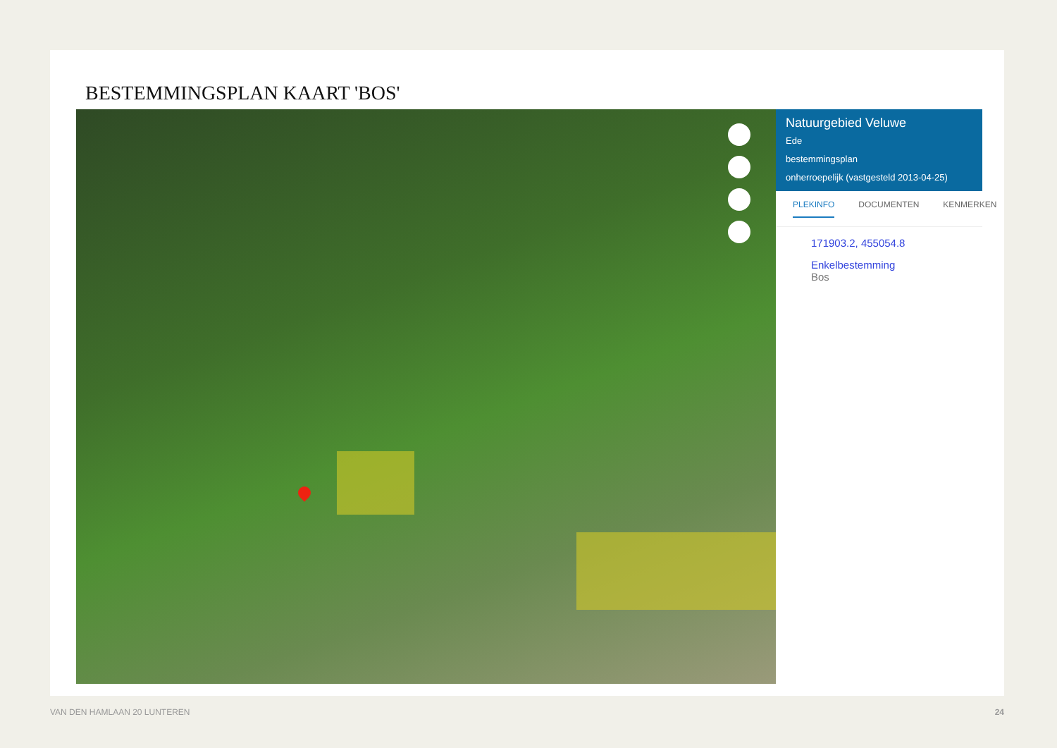BESTEMMINGSPLAN KAART 'BOS'
Natuurgebied Veluwe
Ede
bestemmingsplan
onherroepelijk (vastgesteld 2013-04-25)
PLEKINFO DOCUMENTEN KENMERKEN
171903.2, 455054.8
Enkelbestemming
Bos
VAN DEN HAMLAAN 20 LUNTEREN 24